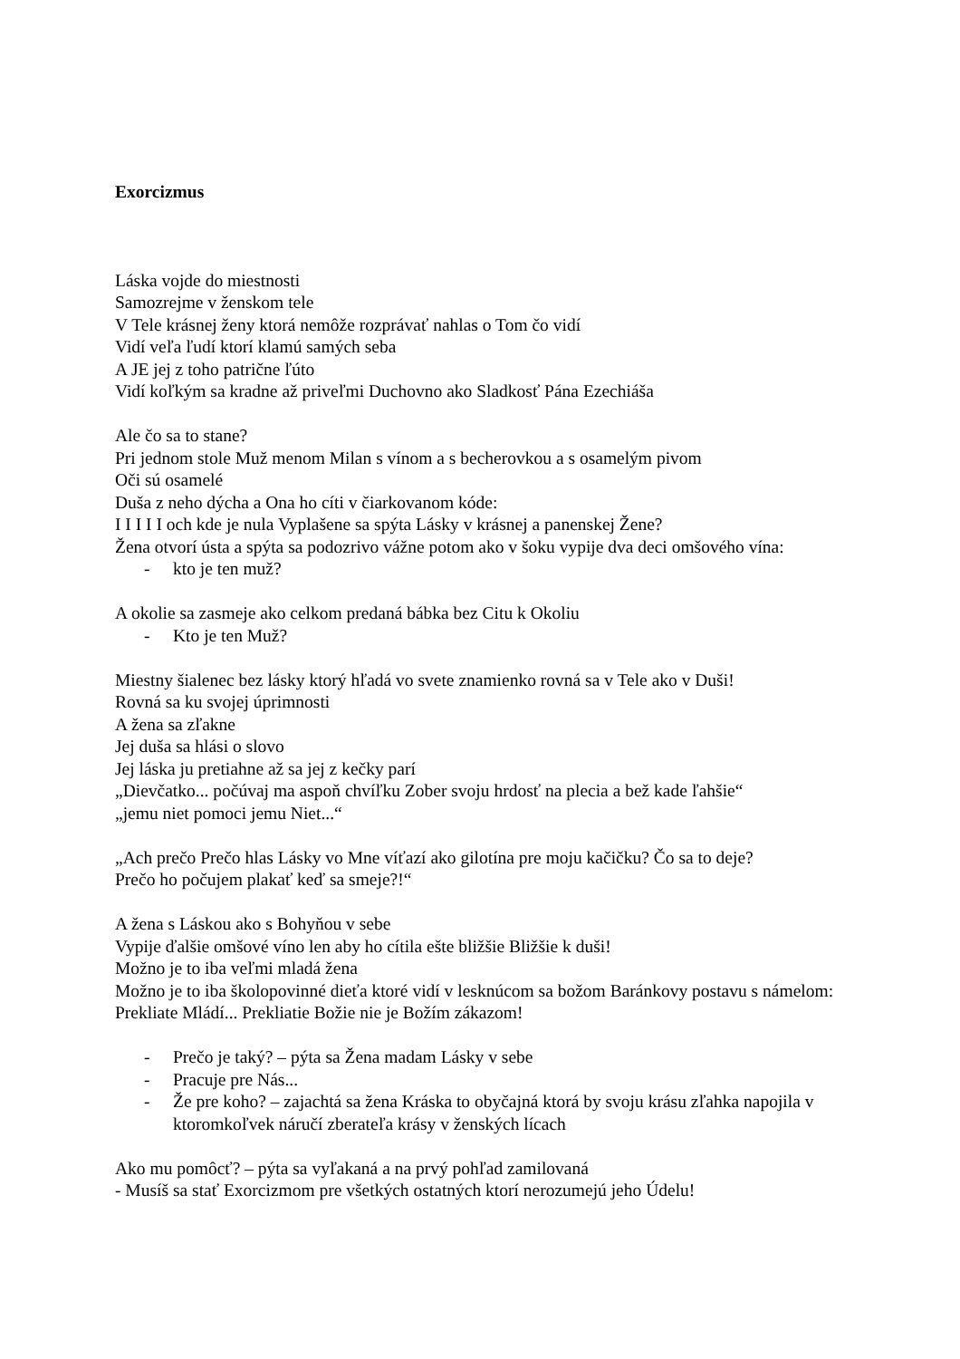Exorcizmus
Láska vojde do miestnosti
Samozrejme v ženskom tele
V Tele krásnej ženy ktorá nemôže rozprávať nahlas o Tom čo vidí
Vidí veľa ľudí ktorí klamú samých seba
A JE jej z toho patrične ľúto
Vidí koľkým sa kradne až priveľmi Duchovno ako Sladkosť Pána Ezechiáša
Ale čo sa to stane?
Pri jednom stole Muž menom Milan s vínom a s becherovkou a s osamelým pivom
Oči sú osamelé
Duša z neho dýcha a Ona ho cíti v čiarkovanom kóde:
I I I I I och kde je nula Vyplašene sa spýta Lásky v krásnej a panenskej Žene?
Žena otvorí ústa a spýta sa podozrivo vážne potom ako v šoku vypije dva deci omšového vína:
- kto je ten muž?
A okolie sa zasmeje ako celkom predaná bábka bez Citu k Okoliu
- Kto je ten Muž?
Miestny šialenec bez lásky ktorý hľadá vo svete znamienko rovná sa v Tele ako v Duši!
Rovná sa ku svojej úprimnosti
A žena sa zľakne
Jej duša sa hlási o slovo
Jej láska ju pretiahne až sa jej z kečky parí
„Dievčatko... počúvaj ma aspoň chvíľku Zober svoju hrdosť na plecia a bež kade ľahšie“
„jemu niet pomoci jemu Niet...“
„Ach prečo Prečo hlas Lásky vo Mne víťazí ako gilotína pre moju kačičku? Čo sa to deje?
Prečo ho počujem plakať keď sa smeje?!“
A žena s Láskou ako s Bohyňou v sebe
Vypije ďalšie omšové víno len aby ho cítila ešte bližšie Bližšie k duši!
Možno je to iba veľmi mladá žena
Možno je to iba školopovinné dieťa ktoré vidí v lesknúcom sa božom Baránkovy postavu s námelom:
Prekliate Mládí... Prekliatie Božie nie je Božím zákazom!
- Prečo je taký? – pýta sa Žena madam Lásky v sebe
- Pracuje pre Nás...
- Že pre koho? – zajachtá sa žena Kráska to obyčajná ktorá by svoju krásu zľahka napojila v ktoromkoľvek náručí zberateľa krásy v ženských lícach
Ako mu pomôcť? – pýta sa vyľakaná a na prvý pohľad zamilovaná
- Musíš sa stať Exorcizmom pre všetkých ostatných ktorí nerozumejú jeho Údelu!